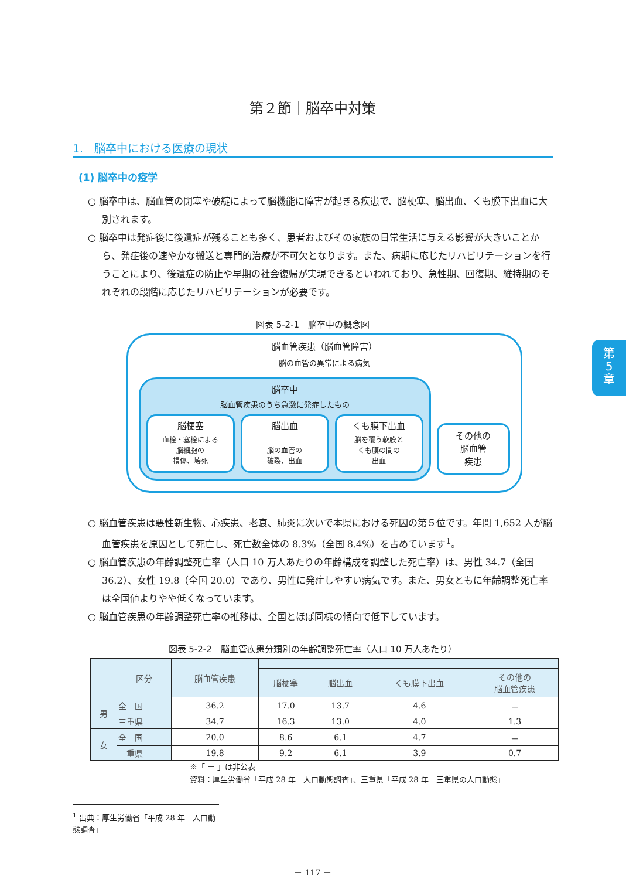第
5
章
第２節｜脳卒中対策
1.　脳卒中における医療の現状
(1) 脳卒中の疫学
○ 脳卒中は、脳血管の閉塞や破綻によって脳機能に障害が起きる疾患で、脳梗塞、脳出血、くも膜下出血に大別されます。
○ 脳卒中は発症後に後遺症が残ることも多く、患者およびその家族の日常生活に与える影響が大きいことから、発症後の速やかな搬送と専門的治療が不可欠となります。また、病期に応じたリハビリテーションを行うことにより、後遺症の防止や早期の社会復帰が実現できるといわれており、急性期、回復期、維持期のそれぞれの段階に応じたリハビリテーションが必要です。
図表 5-2-1　脳卒中の概念図
脳血管疾患（脳血管障害）
脳の血管の異常による病気
脳卒中
脳血管疾患のうち急激に発症したもの
脳梗塞
血栓・塞栓による
脳細胞の
損傷、壊死
脳出血
脳の血管の
破裂、出血
くも膜下出血
脳を覆う軟膜と
くも膜の間の
出血
その他の
脳血管
疾患
○ 脳血管疾患は悪性新生物、心疾患、老衰、肺炎に次いで本県における死因の第５位です。年間 1,652 人が脳血管疾患を原因として死亡し、死亡数全体の 8.3%（全国 8.4%）を占めています<sup>1</sup>。
○ 脳血管疾患の年齢調整死亡率（人口 10 万人あたりの年齢構成を調整した死亡率）は、男性 34.7（全国 36.2）、女性 19.8（全国 20.0）であり、男性に発症しやすい病気です。また、男女ともに年齢調整死亡率は全国値よりやや低くなっています。
○ 脳血管疾患の年齢調整死亡率の推移は、全国とほぼ同様の傾向で低下しています。
図表 5-2-2　脳血管疾患分類別の年齢調整死亡率（人口 10 万人あたり）
| | 区分 | 脳血管疾患 | | | | |
| --- | --- | --- | --- | --- | --- | --- |
| | | | 脳梗塞 | 脳出血 | くも膜下出血 | その他の 脳血管疾患 |
| 男 | 全 国 | 36.2 | 17.0 | 13.7 | 4.6 | － |
| | 三重県 | 34.7 | 16.3 | 13.0 | 4.0 | 1.3 |
| 女 | 全 国 | 20.0 | 8.6 | 6.1 | 4.7 | － |
| | 三重県 | 19.8 | 9.2 | 6.1 | 3.9 | 0.7 |
※「 － 」は非公表
資料：厚生労働省「平成 28 年　人口動態調査」、三重県「平成 28 年　三重県の人口動態」
<sup>1</sup> 出典：厚生労働省「平成 28 年　人口動態調査」
－ 117 －